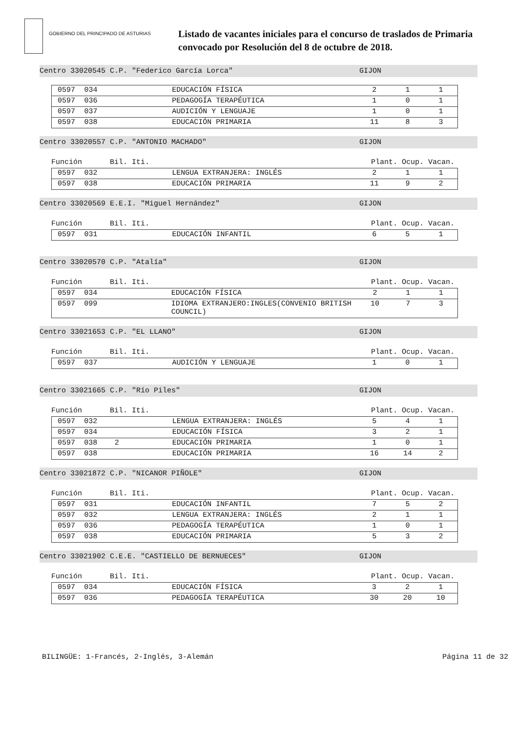GOBIERNO DEL PRINCIPADO DE ASTURIAS
Listado de vacantes iniciales para el concurso de traslados de Primaria
convocado por Resolución del 8 de octubre de 2018.
Centro 33020545 C.P. "Federico García Lorca" GIJON
| 0597 | 034 | | EDUCACIÓN FÍSICA | 2 | 1 | 1 |
| 0597 | 036 | | PEDAGOGÍA TERAPÉUTICA | 1 | 0 | 1 |
| 0597 | 037 | | AUDICIÓN Y LENGUAJE | 1 | 0 | 1 |
| 0597 | 038 | | EDUCACIÓN PRIMARIA | 11 | 8 | 3 |
Centro 33020557 C.P. "ANTONIO MACHADO" GIJON
Función Bil. Iti. Plant. Ocup. Vacan.
| 0597 | 032 | | LENGUA EXTRANJERA: INGLÉS | 2 | 1 | 1 |
| 0597 | 038 | | EDUCACIÓN PRIMARIA | 11 | 9 | 2 |
Centro 33020569 E.E.I. "Miguel Hernández" GIJON
Función Bil. Iti. Plant. Ocup. Vacan.
| 0597 | 031 | | EDUCACIÓN INFANTIL | 6 | 5 | 1 |
Centro 33020570 C.P. "Atalía" GIJON
Función Bil. Iti. Plant. Ocup. Vacan.
| 0597 | 034 | | EDUCACIÓN FÍSICA | 2 | 1 | 1 |
| 0597 | 099 | | IDIOMA EXTRANJERO:INGLES(CONVENIO BRITISH COUNCIL) | 10 | 7 | 3 |
Centro 33021653 C.P. "EL LLANO" GIJON
Función Bil. Iti. Plant. Ocup. Vacan.
| 0597 | 037 | | AUDICIÓN Y LENGUAJE | 1 | 0 | 1 |
Centro 33021665 C.P. "Río Piles" GIJON
Función Bil. Iti. Plant. Ocup. Vacan.
| 0597 | 032 | | LENGUA EXTRANJERA: INGLÉS | 5 | 4 | 1 |
| 0597 | 034 | | EDUCACIÓN FÍSICA | 3 | 2 | 1 |
| 0597 | 038 | 2 | EDUCACIÓN PRIMARIA | 1 | 0 | 1 |
| 0597 | 038 | | EDUCACIÓN PRIMARIA | 16 | 14 | 2 |
Centro 33021872 C.P. "NICANOR PIÑOLE" GIJON
Función Bil. Iti. Plant. Ocup. Vacan.
| 0597 | 031 | | EDUCACIÓN INFANTIL | 7 | 5 | 2 |
| 0597 | 032 | | LENGUA EXTRANJERA: INGLÉS | 2 | 1 | 1 |
| 0597 | 036 | | PEDAGOGÍA TERAPÉUTICA | 1 | 0 | 1 |
| 0597 | 038 | | EDUCACIÓN PRIMARIA | 5 | 3 | 2 |
Centro 33021902 C.E.E. "CASTIELLO DE BERNUECES" GIJON
Función Bil. Iti. Plant. Ocup. Vacan.
| 0597 | 034 | | EDUCACIÓN FÍSICA | 3 | 2 | 1 |
| 0597 | 036 | | PEDAGOGÍA TERAPÉUTICA | 30 | 20 | 10 |
BILINGÜE: 1-Francés, 2-Inglés, 3-Alemán Página 11 de 32